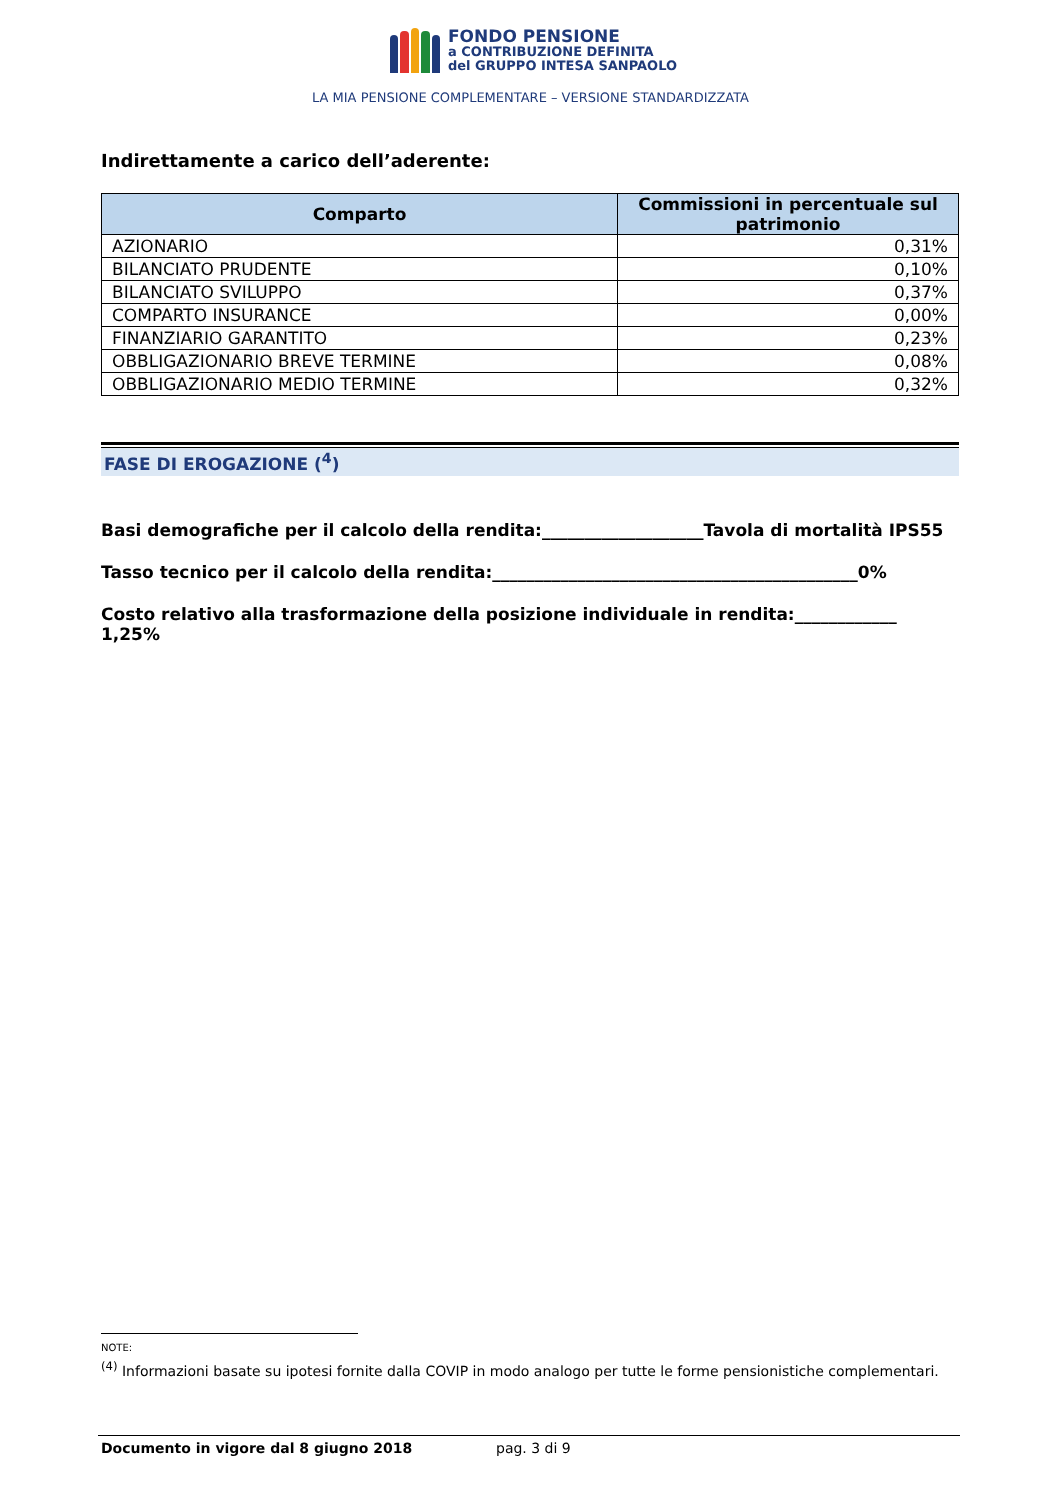FONDO PENSIONE
a CONTRIBUZIONE DEFINITA
del GRUPPO INTESA SANPAOLO
LA MIA PENSIONE COMPLEMENTARE – VERSIONE STANDARDIZZATA
Indirettamente a carico dell’aderente:
| Comparto | Commissioni in percentuale sul patrimonio |
| --- | --- |
| AZIONARIO | 0,31% |
| BILANCIATO PRUDENTE | 0,10% |
| BILANCIATO SVILUPPO | 0,37% |
| COMPARTO INSURANCE | 0,00% |
| FINANZIARIO GARANTITO | 0,23% |
| OBBLIGAZIONARIO BREVE TERMINE | 0,08% |
| OBBLIGAZIONARIO MEDIO TERMINE | 0,32% |
FASE DI EROGAZIONE (<sup>4</sup>)
Basi demografiche per il calcolo della rendita:___________________Tavola di mortalità IPS55
Tasso tecnico per il calcolo della rendita:___________________________________________0%
Costo relativo alla trasformazione della posizione individuale in rendita:____________ 1,25%
NOTE:
<sup>(4)</sup> Informazioni basate su ipotesi fornite dalla COVIP in modo analogo per tutte le forme pensionistiche complementari.
Documento in vigore dal 8 giugno 2018 pag. 3 di 9